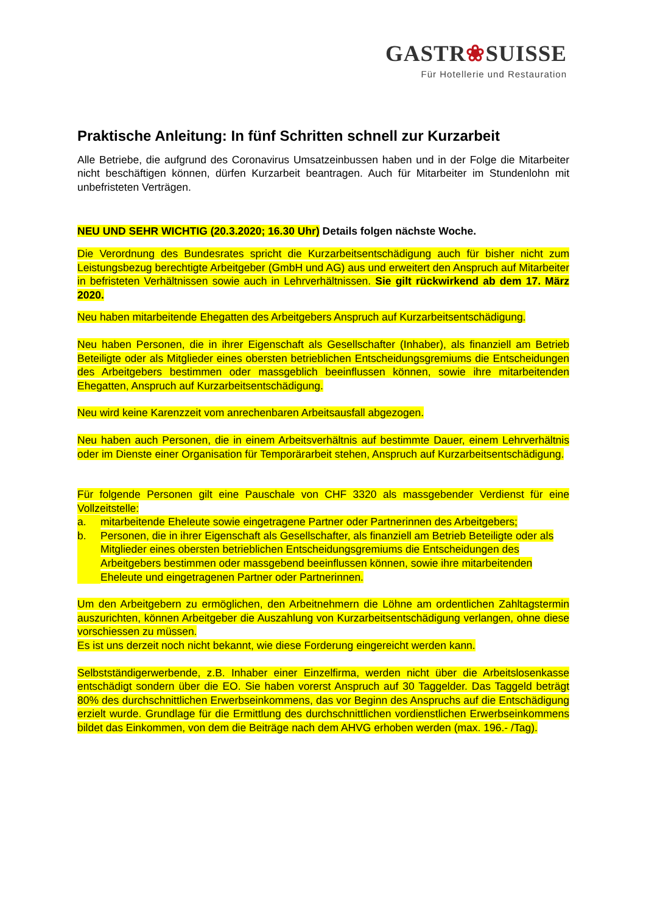GASTR❀SUISSE
Für Hotellerie und Restauration
Praktische Anleitung: In fünf Schritten schnell zur Kurzarbeit
Alle Betriebe, die aufgrund des Coronavirus Umsatzeinbussen haben und in der Folge die Mitarbeiter nicht beschäftigen können, dürfen Kurzarbeit beantragen. Auch für Mitarbeiter im Stundenlohn mit unbefristeten Verträgen.
NEU UND SEHR WICHTIG (20.3.2020; 16.30 Uhr) Details folgen nächste Woche.
Die Verordnung des Bundesrates spricht die Kurzarbeitsentschädigung auch für bisher nicht zum Leistungsbezug berechtigte Arbeitgeber (GmbH und AG) aus und erweitert den Anspruch auf Mitarbeiter in befristeten Verhältnissen sowie auch in Lehrverhältnissen. Sie gilt rückwirkend ab dem 17. März 2020.
Neu haben mitarbeitende Ehegatten des Arbeitgebers Anspruch auf Kurzarbeitsentschädigung.
Neu haben Personen, die in ihrer Eigenschaft als Gesellschafter (Inhaber), als finanziell am Betrieb Beteiligte oder als Mitglieder eines obersten betrieblichen Entscheidungsgremiums die Entscheidungen des Arbeitgebers bestimmen oder massgeblich beeinflussen können, sowie ihre mitarbeitenden Ehegatten, Anspruch auf Kurzarbeitsentschädigung.
Neu wird keine Karenzzeit vom anrechenbaren Arbeitsausfall abgezogen.
Neu haben auch Personen, die in einem Arbeitsverhältnis auf bestimmte Dauer, einem Lehrverhältnis oder im Dienste einer Organisation für Temporärarbeit stehen, Anspruch auf Kurzarbeitsentschädigung.
Für folgende Personen gilt eine Pauschale von CHF 3320 als massgebender Verdienst für eine Vollzeitstelle:
a. mitarbeitende Eheleute sowie eingetragene Partner oder Partnerinnen des Arbeitgebers;
b. Personen, die in ihrer Eigenschaft als Gesellschafter, als finanziell am Betrieb Beteiligte oder als Mitglieder eines obersten betrieblichen Entscheidungsgremiums die Entscheidungen des Arbeitgebers bestimmen oder massgebend beeinflussen können, sowie ihre mitarbeitenden Eheleute und eingetragenen Partner oder Partnerinnen.
Um den Arbeitgebern zu ermöglichen, den Arbeitnehmern die Löhne am ordentlichen Zahltagstermin auszurichten, können Arbeitgeber die Auszahlung von Kurzarbeitsentschädigung verlangen, ohne diese vorschiessen zu müssen.
Es ist uns derzeit noch nicht bekannt, wie diese Forderung eingereicht werden kann.
Selbstständigerwerbende, z.B. Inhaber einer Einzelfirma, werden nicht über die Arbeitslosenkasse entschädigt sondern über die EO. Sie haben vorerst Anspruch auf 30 Taggelder. Das Taggeld beträgt 80% des durchschnittlichen Erwerbseinkommens, das vor Beginn des Anspruchs auf die Entschädigung erzielt wurde. Grundlage für die Ermittlung des durchschnittlichen vordienstlichen Erwerbseinkommens bildet das Einkommen, von dem die Beiträge nach dem AHVG erhoben werden (max. 196.- /Tag).